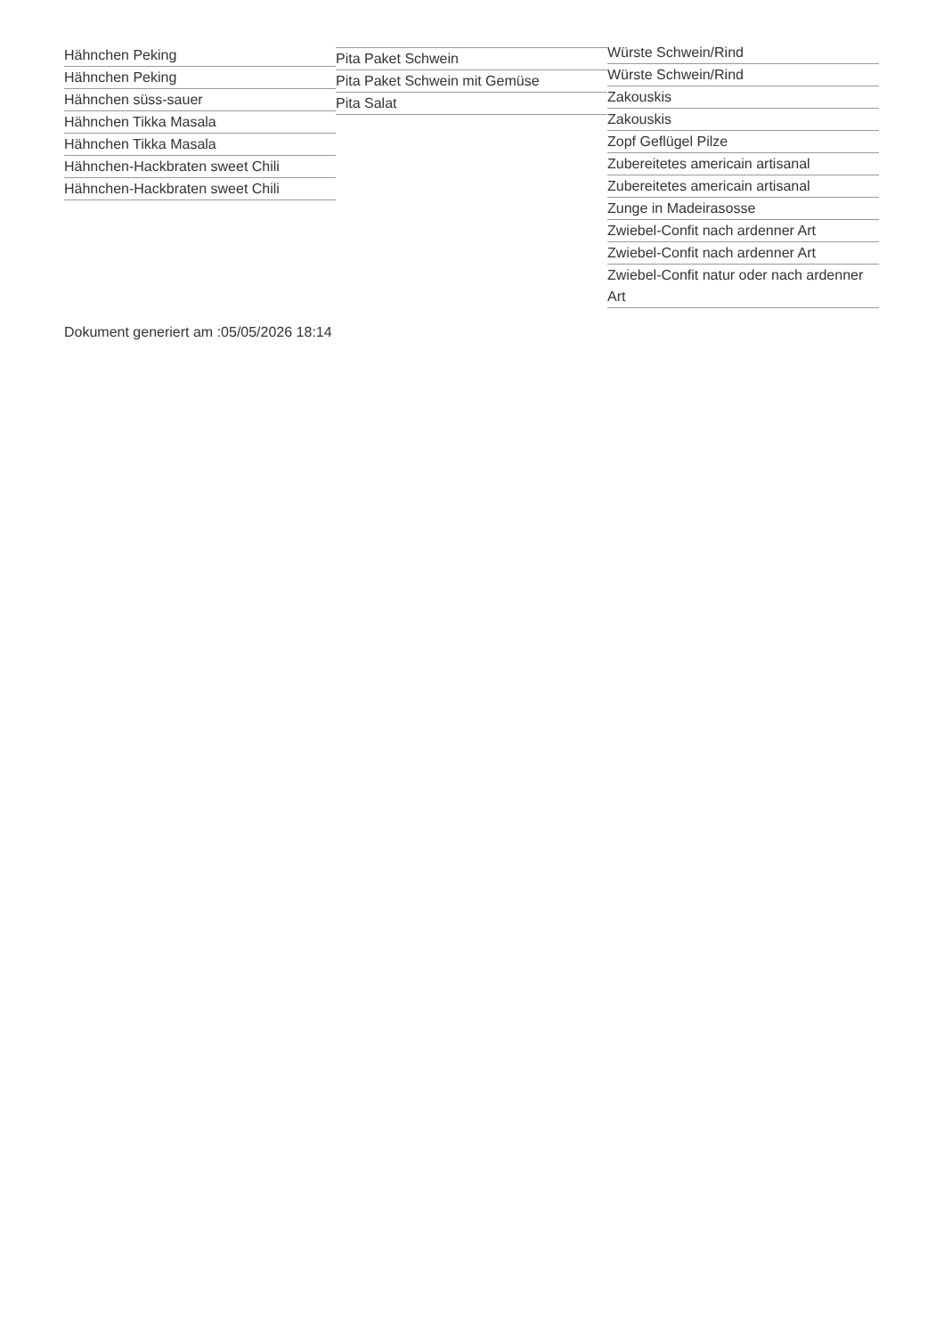Hähnchen Peking
Hähnchen Peking
Hähnchen süss-sauer
Hähnchen Tikka Masala
Hähnchen Tikka Masala
Hähnchen-Hackbraten sweet Chili
Hähnchen-Hackbraten sweet Chili
Pita Paket Schwein
Pita Paket Schwein mit Gemüse
Pita Salat
Würste Schwein/Rind
Würste Schwein/Rind
Zakouskis
Zakouskis
Zopf Geflügel Pilze
Zubereitetes americain artisanal
Zubereitetes americain artisanal
Zunge in Madeirasosse
Zwiebel-Confit nach ardenner Art
Zwiebel-Confit nach ardenner Art
Zwiebel-Confit natur oder nach ardenner Art
Dokument generiert am :05/05/2026 18:14